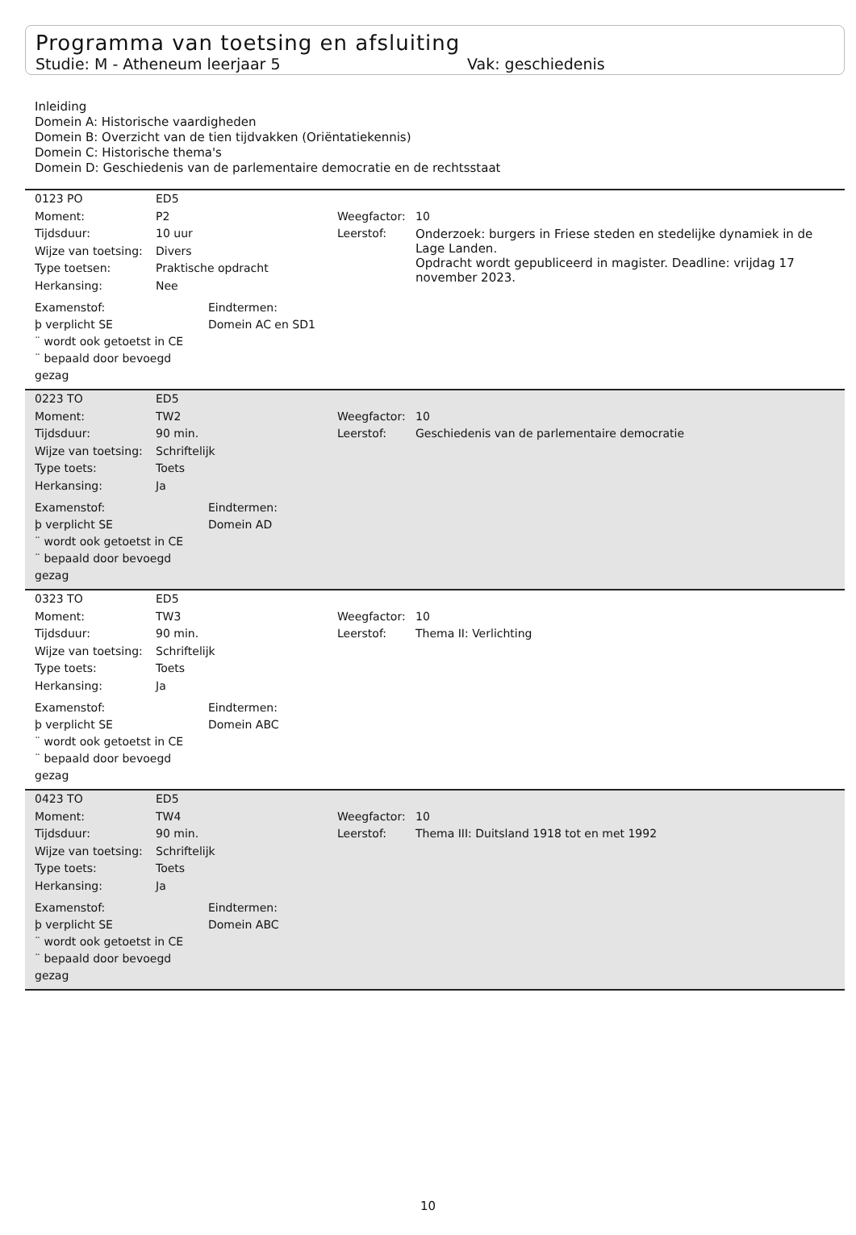Programma van toetsing en afsluiting
Studie: M - Atheneum leerjaar 5 Vak: geschiedenis
Inleiding
Domein A: Historische vaardigheden
Domein B: Overzicht van de tien tijdvakken (Oriëntatiekennis)
Domein C: Historische thema's
Domein D: Geschiedenis van de parlementaire democratie en de rechtsstaat
| 0123 PO | ED5 | | |
| Moment: | P2 | Weegfactor: | 10 |
| Tijdsduur: | 10 uur | Leerstof: | Onderzoek: burgers in Friese steden en stedelijke dynamiek in de Lage Landen. Opdracht wordt gepubliceerd in magister. Deadline: vrijdag 17 november 2023. |
| Wijze van toetsing: | Divers | | |
| Type toetsen: | Praktische opdracht | | |
| Herkansing: | Nee | | |
Examenstof:
þ verplicht SE
¨ wordt ook getoetst in CE
¨ bepaald door bevoegd gezag
Eindtermen:
Domein AC en SD1
| 0223 TO | ED5 | | |
| Moment: | TW2 | Weegfactor: | 10 |
| Tijdsduur: | 90 min. | Leerstof: | Geschiedenis van de parlementaire democratie |
| Wijze van toetsing: | Schriftelijk | | |
| Type toets: | Toets | | |
| Herkansing: | Ja | | |
Examenstof:
þ verplicht SE
¨ wordt ook getoetst in CE
¨ bepaald door bevoegd gezag
Eindtermen:
Domein AD
| 0323 TO | ED5 | | |
| Moment: | TW3 | Weegfactor: | 10 |
| Tijdsduur: | 90 min. | Leerstof: | Thema II: Verlichting |
| Wijze van toetsing: | Schriftelijk | | |
| Type toets: | Toets | | |
| Herkansing: | Ja | | |
Examenstof:
þ verplicht SE
¨ wordt ook getoetst in CE
¨ bepaald door bevoegd gezag
Eindtermen:
Domein ABC
| 0423 TO | ED5 | | |
| Moment: | TW4 | Weegfactor: | 10 |
| Tijdsduur: | 90 min. | Leerstof: | Thema III: Duitsland 1918 tot en met 1992 |
| Wijze van toetsing: | Schriftelijk | | |
| Type toets: | Toets | | |
| Herkansing: | Ja | | |
Examenstof:
þ verplicht SE
¨ wordt ook getoetst in CE
¨ bepaald door bevoegd gezag
Eindtermen:
Domein ABC
10